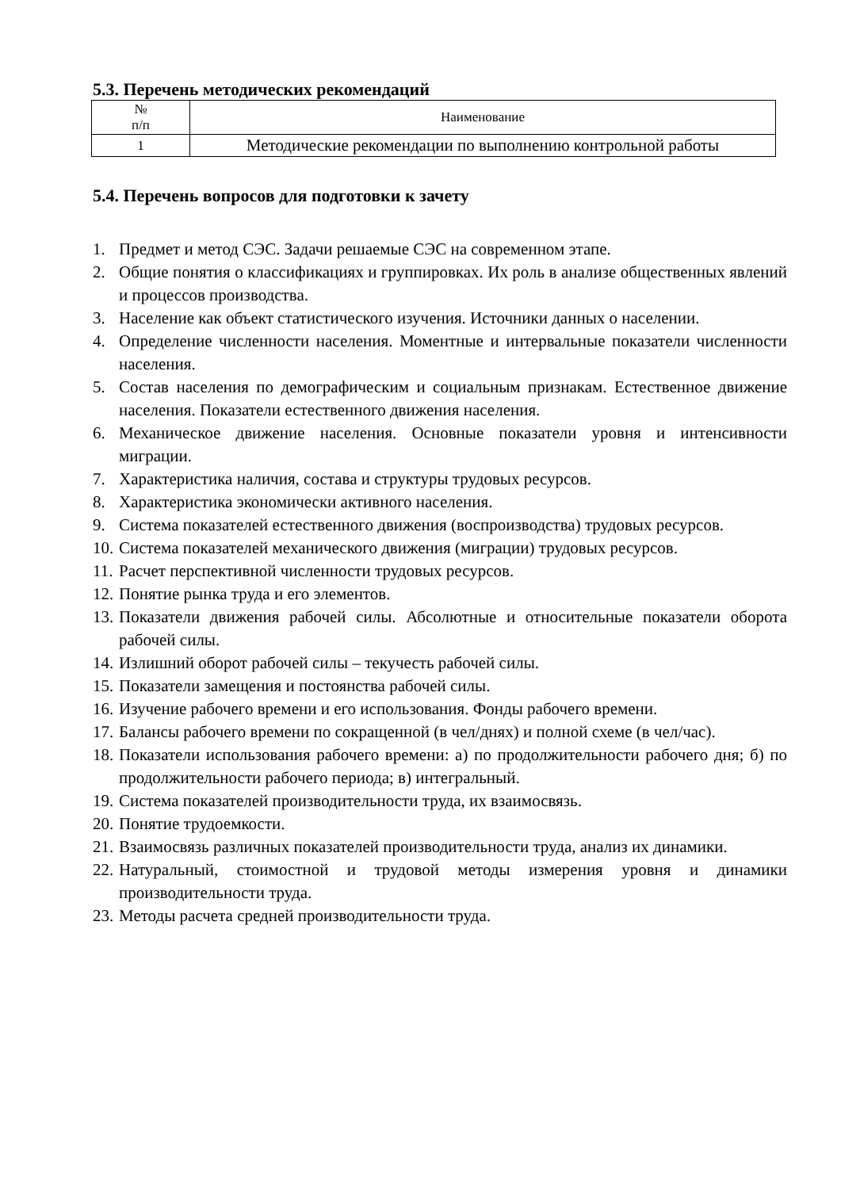5.3. Перечень методических рекомендаций
| № п/п | Наименование |
| --- | --- |
| 1 | Методические рекомендации по выполнению контрольной работы |
5.4. Перечень вопросов для подготовки к зачету
1. Предмет и метод СЭС. Задачи решаемые СЭС на современном этапе.
2. Общие понятия о классификациях и группировках. Их роль в анализе общественных явлений и процессов производства.
3. Население как объект статистического изучения. Источники данных о населении.
4. Определение численности населения. Моментные и интервальные показатели численности населения.
5. Состав населения по демографическим и социальным признакам. Естественное движение населения. Показатели естественного движения населения.
6. Механическое движение населения. Основные показатели уровня и интенсивности миграции.
7. Характеристика наличия, состава и структуры трудовых ресурсов.
8. Характеристика экономически активного населения.
9. Система показателей естественного движения (воспроизводства) трудовых ресурсов.
10. Система показателей механического движения (миграции) трудовых ресурсов.
11. Расчет перспективной численности трудовых ресурсов.
12. Понятие рынка труда и его элементов.
13. Показатели движения рабочей силы. Абсолютные и относительные показатели оборота рабочей силы.
14. Излишний оборот рабочей силы – текучесть рабочей силы.
15. Показатели замещения и постоянства рабочей силы.
16. Изучение рабочего времени и его использования. Фонды рабочего времени.
17. Балансы рабочего времени по сокращенной (в чел/днях) и полной схеме (в чел/час).
18. Показатели использования рабочего времени: а) по продолжительности рабочего дня; б) по продолжительности рабочего периода; в) интегральный.
19. Система показателей производительности труда, их взаимосвязь.
20. Понятие трудоемкости.
21. Взаимосвязь различных показателей производительности труда, анализ их динамики.
22. Натуральный, стоимостной и трудовой методы измерения уровня и динамики производительности труда.
23. Методы расчета средней производительности труда.